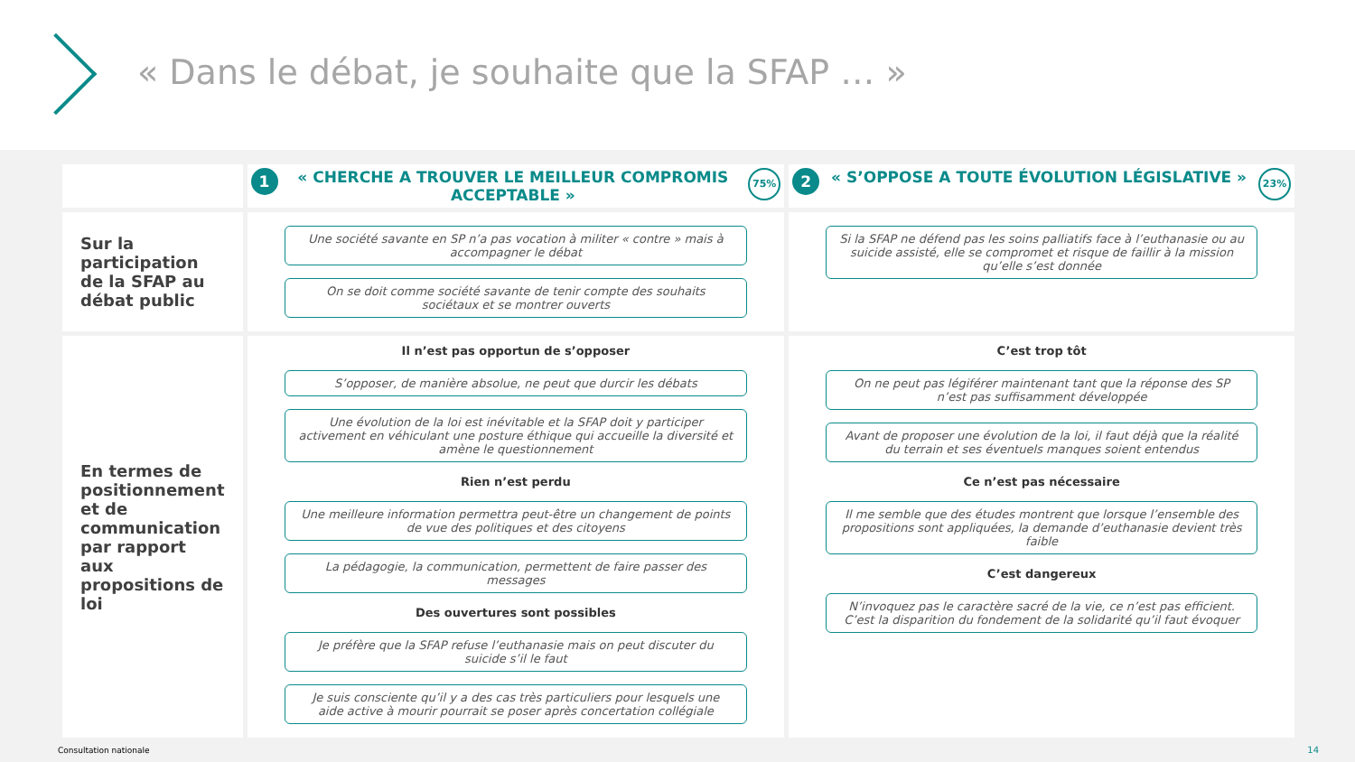« Dans le débat, je souhaite que la SFAP … »
| | 1 75% « CHERCHE A TROUVER LE MEILLEUR COMPROMIS ACCEPTABLE » | 2 23% « S’OPPOSE A TOUTE ÉVOLUTION LÉGISLATIVE » |
| Sur la participation de la SFAP au débat public | Une société savante en SP n’a pas vocation à militer « contre » mais à accompagner le débat On se doit comme société savante de tenir compte des souhaits sociétaux et se montrer ouverts | Si la SFAP ne défend pas les soins palliatifs face à l’euthanasie ou au suicide assisté, elle se compromet et risque de faillir à la mission qu’elle s’est donnée |
| En termes de positionnement et de communication par rapport aux propositions de loi | Il n’est pas opportun de s’opposer S’opposer, de manière absolue, ne peut que durcir les débats Une évolution de la loi est inévitable et la SFAP doit y participer activement en véhiculant une posture éthique qui accueille la diversité et amène le questionnement Rien n’est perdu Une meilleure information permettra peut-être un changement de points de vue des politiques et des citoyens La pédagogie, la communication, permettent de faire passer des messages Des ouvertures sont possibles Je préfère que la SFAP refuse l’euthanasie mais on peut discuter du suicide s’il le faut Je suis consciente qu’il y a des cas très particuliers pour lesquels une aide active à mourir pourrait se poser après concertation collégiale | C’est trop tôt On ne peut pas légiférer maintenant tant que la réponse des SP n’est pas suffisamment développée Avant de proposer une évolution de la loi, il faut déjà que la réalité du terrain et ses éventuels manques soient entendus Ce n’est pas nécessaire Il me semble que des études montrent que lorsque l’ensemble des propositions sont appliquées, la demande d’euthanasie devient très faible C’est dangereux N’invoquez pas le caractère sacré de la vie, ce n’est pas efficient. C’est la disparition du fondement de la solidarité qu’il faut évoquer |
Consultation nationale 14